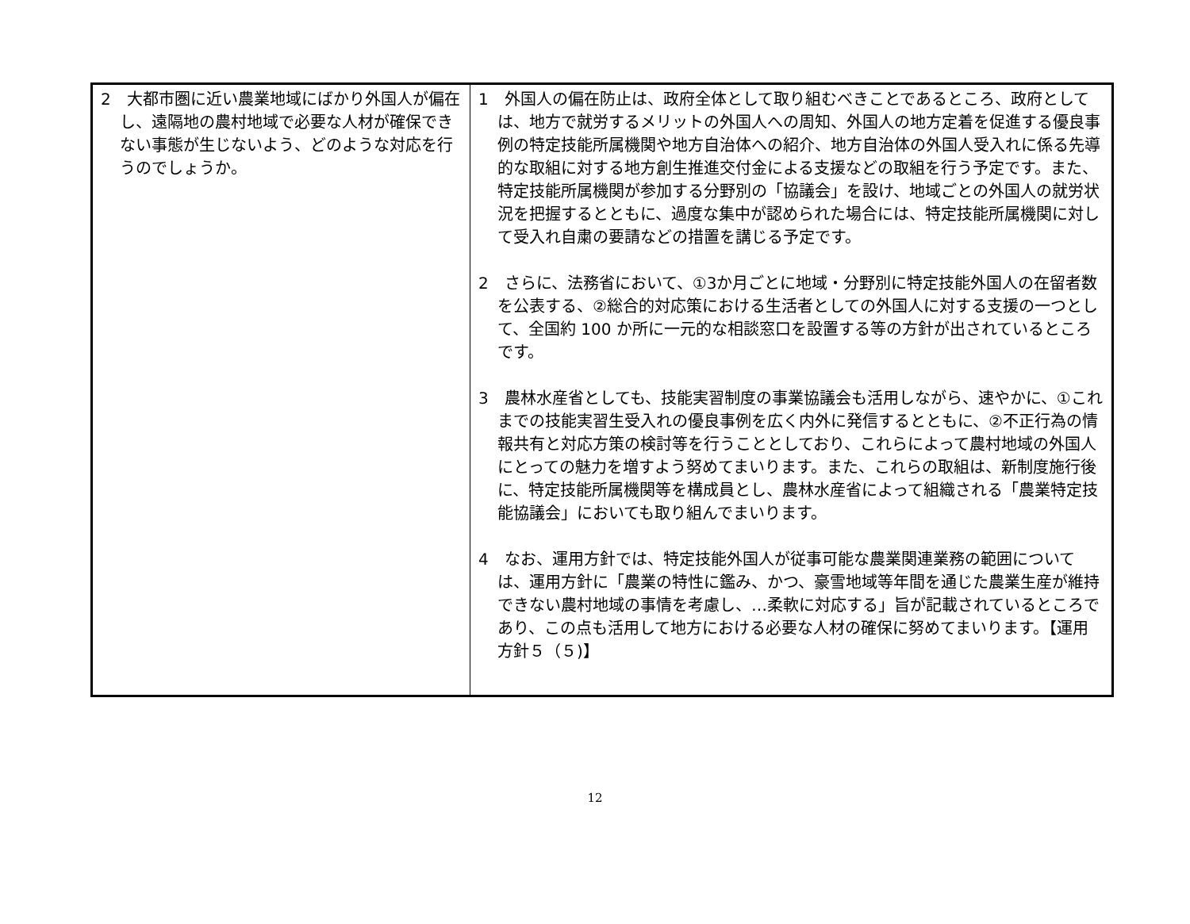| 2 大都市圏に近い農業地域にばかり外国人が偏在し、遠隔地の農村地域で必要な人材が確保できない事態が生じないよう、どのような対応を行うのでしょうか。 | 1 外国人の偏在防止は、政府全体として取り組むべきことであるところ、政府としては、地方で就労するメリットの外国人への周知、外国人の地方定着を促進する優良事例の特定技能所属機関や地方自治体への紹介、地方自治体の外国人受入れに係る先導的な取組に対する地方創生推進交付金による支援などの取組を行う予定です。また、特定技能所属機関が参加する分野別の「協議会」を設け、地域ごとの外国人の就労状況を把握するとともに、過度な集中が認められた場合には、特定技能所属機関に対して受入れ自粛の要請などの措置を講じる予定です。 2 さらに、法務省において、①3か月ごとに地域・分野別に特定技能外国人の在留者数を公表する、②総合的対応策における生活者としての外国人に対する支援の一つとして、全国約 100 か所に一元的な相談窓口を設置する等の方針が出されているところです。 3 農林水産省としても、技能実習制度の事業協議会も活用しながら、速やかに、①これまでの技能実習生受入れの優良事例を広く内外に発信するとともに、②不正行為の情報共有と対応方策の検討等を行うこととしており、これらによって農村地域の外国人にとっての魅力を増すよう努めてまいります。また、これらの取組は、新制度施行後に、特定技能所属機関等を構成員とし、農林水産省によって組織される「農業特定技能協議会」においても取り組んでまいります。 4 なお、運用方針では、特定技能外国人が従事可能な農業関連業務の範囲については、運用方針に「農業の特性に鑑み、かつ、豪雪地域等年間を通じた農業生産が維持できない農村地域の事情を考慮し、…柔軟に対応する」旨が記載されているところであり、この点も活用して地方における必要な人材の確保に努めてまいります。【運用方針５（５)】 |
12